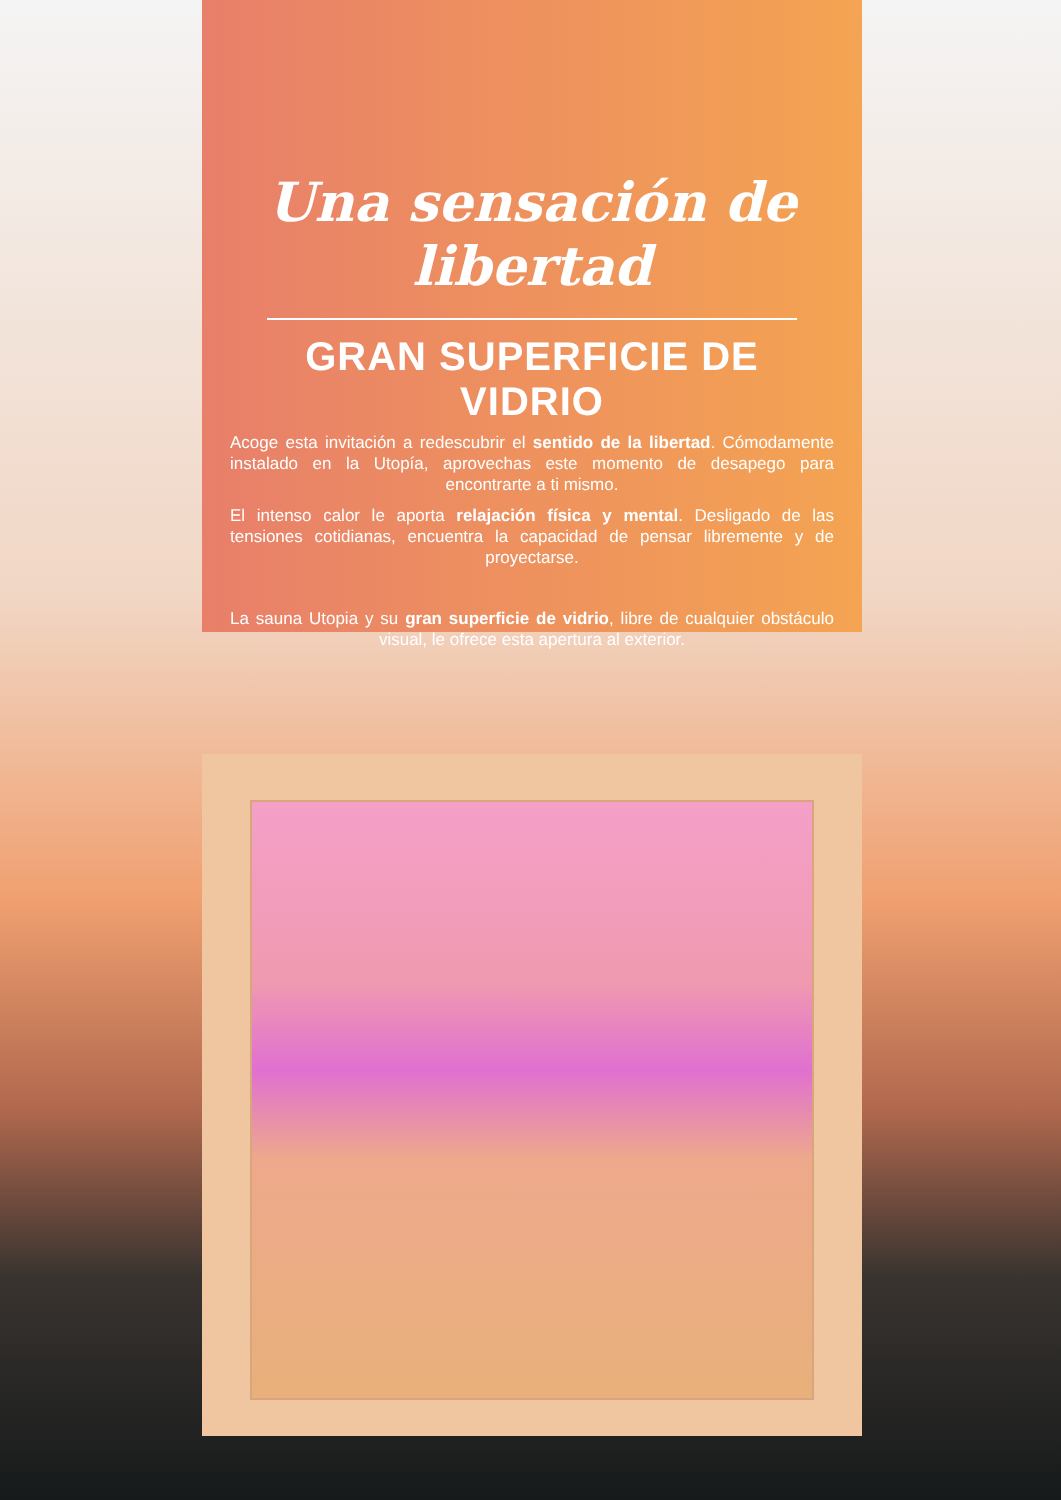Una sensación de libertad
GRAN SUPERFICIE DE VIDRIO
Acoge esta invitación a redescubrir el sentido de la libertad. Cómodamente instalado en la Utopía, aprovechas este momento de desapego para encontrarte a ti mismo.
El intenso calor le aporta relajación física y mental. Desligado de las tensiones cotidianas, encuentra la capacidad de pensar libremente y de proyectarse.
La sauna Utopia y su gran superficie de vidrio, libre de cualquier obstáculo visual, le ofrece esta apertura al exterior.